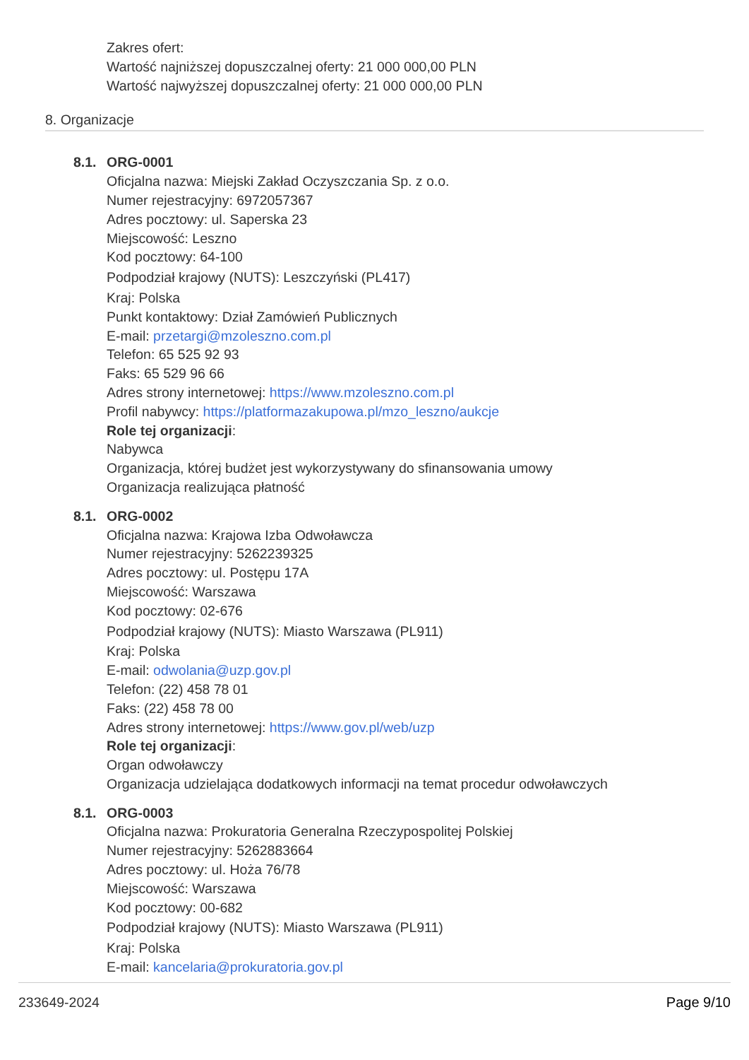Zakres ofert:
Wartość najniższej dopuszczalnej oferty: 21 000 000,00 PLN
Wartość najwyższej dopuszczalnej oferty: 21 000 000,00 PLN
8. Organizacje
8.1.
ORG-0001
Oficjalna nazwa: Miejski Zakład Oczyszczania Sp. z o.o.
Numer rejestracyjny: 6972057367
Adres pocztowy: ul. Saperska 23
Miejscowość: Leszno
Kod pocztowy: 64-100
Podpodział krajowy (NUTS): Leszczyński (PL417)
Kraj: Polska
Punkt kontaktowy: Dział Zamówień Publicznych
E-mail: przetargi@mzoleszno.com.pl
Telefon: 65 525 92 93
Faks: 65 529 96 66
Adres strony internetowej: https://www.mzoleszno.com.pl
Profil nabywcy: https://platformazakupowa.pl/mzo_leszno/aukcje
Role tej organizacji:
Nabywca
Organizacja, której budżet jest wykorzystywany do sfinansowania umowy
Organizacja realizująca płatność
8.1.
ORG-0002
Oficjalna nazwa: Krajowa Izba Odwoławcza
Numer rejestracyjny: 5262239325
Adres pocztowy: ul. Postępu 17A
Miejscowość: Warszawa
Kod pocztowy: 02-676
Podpodział krajowy (NUTS): Miasto Warszawa (PL911)
Kraj: Polska
E-mail: odwolania@uzp.gov.pl
Telefon: (22) 458 78 01
Faks: (22) 458 78 00
Adres strony internetowej: https://www.gov.pl/web/uzp
Role tej organizacji:
Organ odwoławczy
Organizacja udzielająca dodatkowych informacji na temat procedur odwoławczych
8.1.
ORG-0003
Oficjalna nazwa: Prokuratoria Generalna Rzeczypospolitej Polskiej
Numer rejestracyjny: 5262883664
Adres pocztowy: ul. Hoża 76/78
Miejscowość: Warszawa
Kod pocztowy: 00-682
Podpodział krajowy (NUTS): Miasto Warszawa (PL911)
Kraj: Polska
E-mail: kancelaria@prokuratoria.gov.pl
233649-2024 Page 9/10